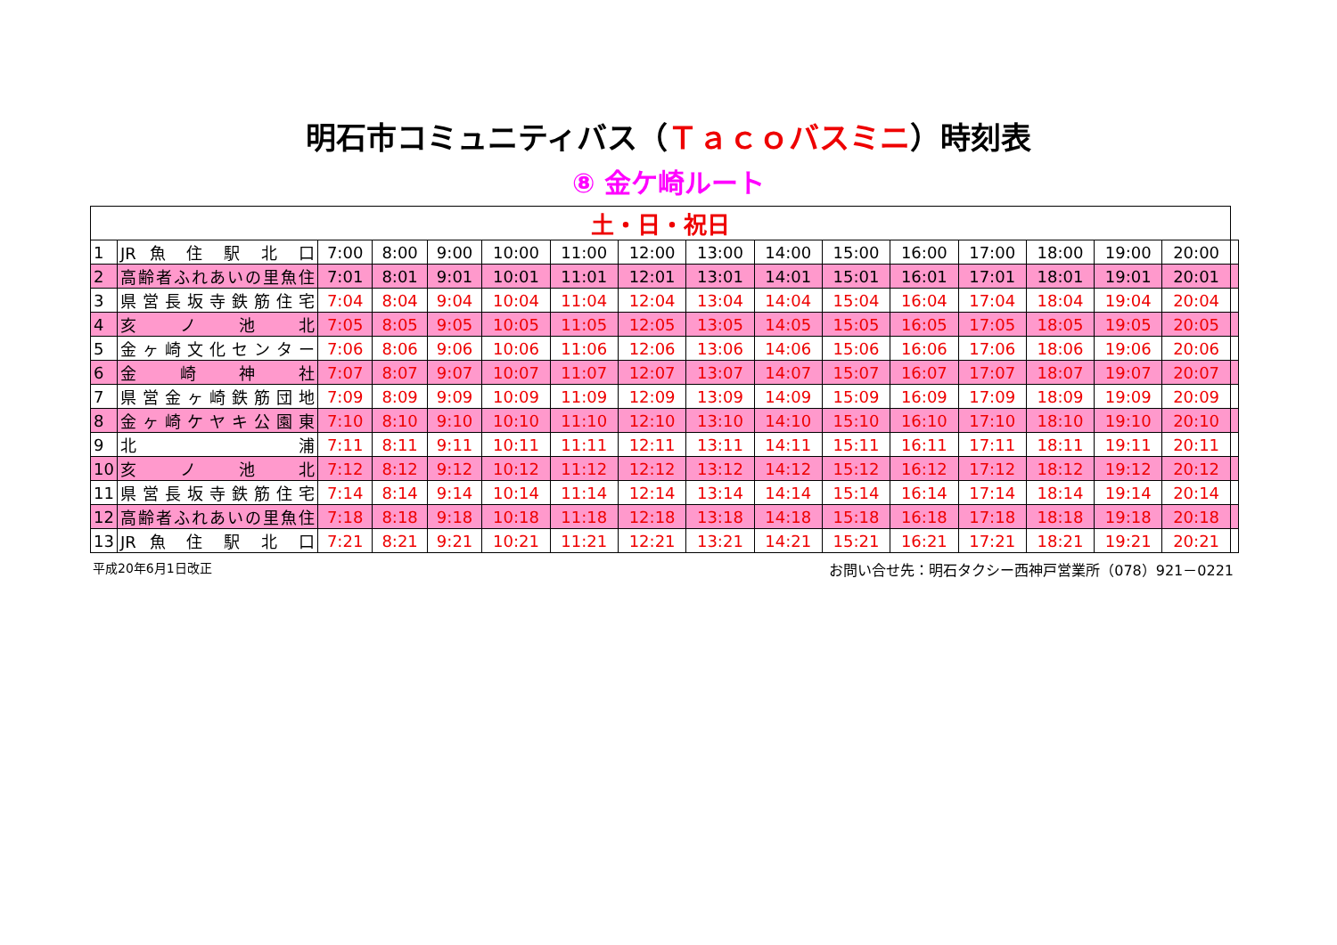明石市コミュニティバス（Ｔａｃｏバスミニ）時刻表
⑧ 金ケ崎ルート
| 土・日・祝日 | | | | | | | | | | | | | | | | |
| --- | --- | --- | --- | --- | --- | --- | --- | --- | --- | --- | --- | --- | --- | --- | --- | --- |
| 1 | JR 魚 住 駅 北 口 | 7:00 | 8:00 | 9:00 | 10:00 | 11:00 | 12:00 | 13:00 | 14:00 | 15:00 | 16:00 | 17:00 | 18:00 | 19:00 | 20:00 | |
| 2 | 高齢者ふれあいの里魚住 | 7:01 | 8:01 | 9:01 | 10:01 | 11:01 | 12:01 | 13:01 | 14:01 | 15:01 | 16:01 | 17:01 | 18:01 | 19:01 | 20:01 | |
| 3 | 県営長坂寺鉄筋住宅 | 7:04 | 8:04 | 9:04 | 10:04 | 11:04 | 12:04 | 13:04 | 14:04 | 15:04 | 16:04 | 17:04 | 18:04 | 19:04 | 20:04 | |
| 4 | 亥 ノ 池 北 | 7:05 | 8:05 | 9:05 | 10:05 | 11:05 | 12:05 | 13:05 | 14:05 | 15:05 | 16:05 | 17:05 | 18:05 | 19:05 | 20:05 | |
| 5 | 金ヶ崎文化センター | 7:06 | 8:06 | 9:06 | 10:06 | 11:06 | 12:06 | 13:06 | 14:06 | 15:06 | 16:06 | 17:06 | 18:06 | 19:06 | 20:06 | |
| 6 | 金 崎 神 社 | 7:07 | 8:07 | 9:07 | 10:07 | 11:07 | 12:07 | 13:07 | 14:07 | 15:07 | 16:07 | 17:07 | 18:07 | 19:07 | 20:07 | |
| 7 | 県営金ヶ崎鉄筋団地 | 7:09 | 8:09 | 9:09 | 10:09 | 11:09 | 12:09 | 13:09 | 14:09 | 15:09 | 16:09 | 17:09 | 18:09 | 19:09 | 20:09 | |
| 8 | 金ヶ崎ケヤキ公園東 | 7:10 | 8:10 | 9:10 | 10:10 | 11:10 | 12:10 | 13:10 | 14:10 | 15:10 | 16:10 | 17:10 | 18:10 | 19:10 | 20:10 | |
| 9 | 北 浦 | 7:11 | 8:11 | 9:11 | 10:11 | 11:11 | 12:11 | 13:11 | 14:11 | 15:11 | 16:11 | 17:11 | 18:11 | 19:11 | 20:11 | |
| 10 | 亥 ノ 池 北 | 7:12 | 8:12 | 9:12 | 10:12 | 11:12 | 12:12 | 13:12 | 14:12 | 15:12 | 16:12 | 17:12 | 18:12 | 19:12 | 20:12 | |
| 11 | 県営長坂寺鉄筋住宅 | 7:14 | 8:14 | 9:14 | 10:14 | 11:14 | 12:14 | 13:14 | 14:14 | 15:14 | 16:14 | 17:14 | 18:14 | 19:14 | 20:14 | |
| 12 | 高齢者ふれあいの里魚住 | 7:18 | 8:18 | 9:18 | 10:18 | 11:18 | 12:18 | 13:18 | 14:18 | 15:18 | 16:18 | 17:18 | 18:18 | 19:18 | 20:18 | |
| 13 | JR 魚 住 駅 北 口 | 7:21 | 8:21 | 9:21 | 10:21 | 11:21 | 12:21 | 13:21 | 14:21 | 15:21 | 16:21 | 17:21 | 18:21 | 19:21 | 20:21 | |
平成20年6月1日改正 お問い合せ先：明石タクシー西神戸営業所（078）921－0221